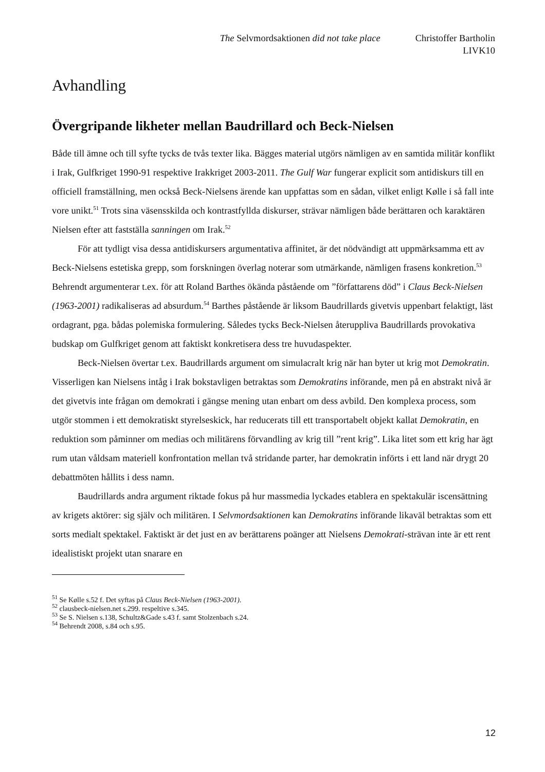The Selvmordsaktionen did not take place
Christoffer Bartholin
LIVK10
Avhandling
Övergripande likheter mellan Baudrillard och Beck-Nielsen
Både till ämne och till syfte tycks de tvås texter lika. Bägges material utgörs nämligen av en samtida militär konflikt i Irak, Gulfkriget 1990-91 respektive Irakkriget 2003-2011. The Gulf War fungerar explicit som antidiskurs till en officiell framställning, men också Beck-Nielsens ärende kan uppfattas som en sådan, vilket enligt Kølle i så fall inte vore unikt.<sup>51</sup> Trots sina väsensskilda och kontrastfyllda diskurser, strävar nämligen både berättaren och karaktären Nielsen efter att fastställa sanningen om Irak.<sup>52</sup>
För att tydligt visa dessa antidiskursers argumentativa affinitet, är det nödvändigt att uppmärksamma ett av Beck-Nielsens estetiska grepp, som forskningen överlag noterar som utmärkande, nämligen frasens konkretion.<sup>53</sup> Behrendt argumenterar t.ex. för att Roland Barthes ökända påstående om ”författarens död” i Claus Beck-Nielsen (1963-2001) radikaliseras ad absurdum.<sup>54</sup> Barthes påstående är liksom Baudrillards givetvis uppenbart felaktigt, läst ordagrant, pga. bådas polemiska formulering. Således tycks Beck-Nielsen återuppliva Baudrillards provokativa budskap om Gulfkriget genom att faktiskt konkretisera dess tre huvudaspekter.
Beck-Nielsen övertar t.ex. Baudrillards argument om simulacralt krig när han byter ut krig mot Demokratin. Visserligen kan Nielsens intåg i Irak bokstavligen betraktas som Demokratins införande, men på en abstrakt nivå är det givetvis inte frågan om demokrati i gängse mening utan enbart om dess avbild. Den komplexa process, som utgör stommen i ett demokratiskt styrelseskick, har reducerats till ett transportabelt objekt kallat Demokratin, en reduktion som påminner om medias och militärens förvandling av krig till ”rent krig”. Lika litet som ett krig har ägt rum utan våldsam materiell konfrontation mellan två stridande parter, har demokratin införts i ett land när drygt 20 debattmöten hållits i dess namn.
Baudrillards andra argument riktade fokus på hur massmedia lyckades etablera en spektakulär iscensättning av krigets aktörer: sig själv och militären. I Selvmordsaktionen kan Demokratins införande likaväl betraktas som ett sorts medialt spektakel. Faktiskt är det just en av berättarens poänger att Nielsens Demokrati-strävan inte är ett rent idealistiskt projekt utan snarare en
<sup>51</sup> Se Kølle s.52 f. Det syftas på Claus Beck-Nielsen (1963-2001).
<sup>52</sup> clausbeck-nielsen.net s.299. respeltive s.345.
<sup>53</sup> Se S. Nielsen s.138, Schultz&Gade s.43 f. samt Stolzenbach s.24.
<sup>54</sup> Behrendt 2008, s.84 och s.95.
12